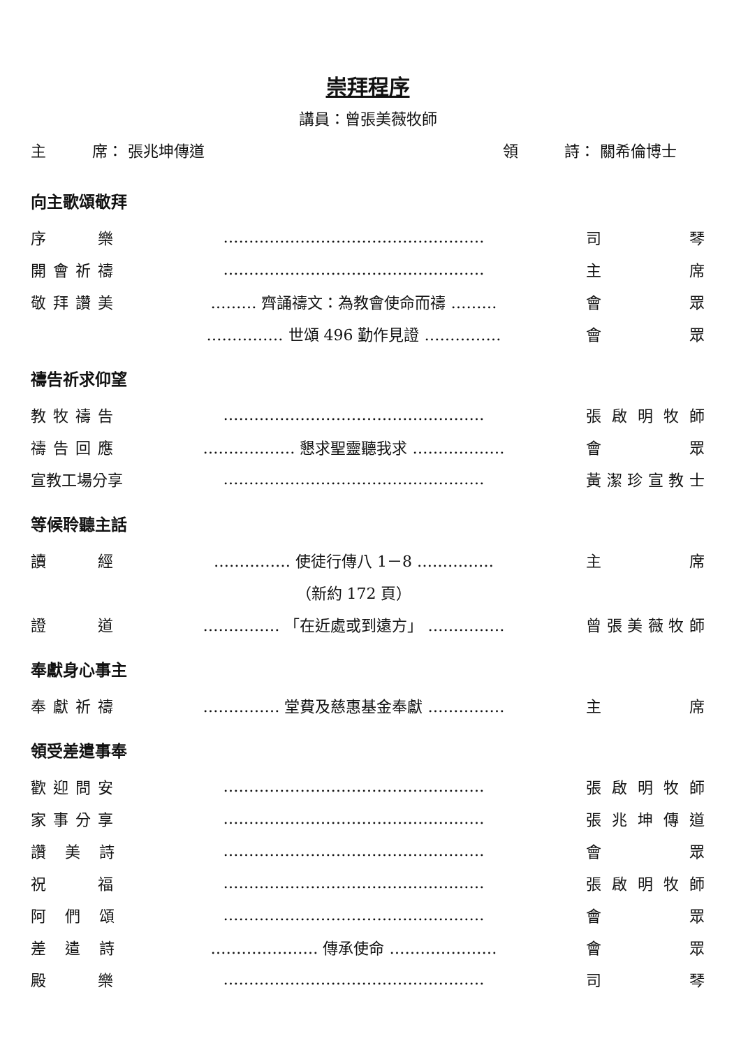崇拜程序
講員：曾張美薇牧師
主　　　席： 張兆坤傳道 領　　　詩： 關希倫博士
向主歌頌敬拜
序　　樂 …………………………………………… 司 琴
開會祈禱 …………………………………………… 主 席
敬拜讚美 ……… 齊誦禱文：為教會使命而禱 ……… 會 眾
…………… 世頌 496 勤作見證 …………… 會 眾
禱告祈求仰望
教牧禱告 …………………………………………… 張啟明牧師
禱告回應 ……………… 懇求聖靈聽我求 ……………… 會 眾
宣教工場分享 …………………………………………… 黃潔珍宣教士
等候聆聽主話
讀　　經 …………… 使徒行傳八 1－8 …………… 主 席
（新約 172 頁）
證　　道 …………… 「在近處或到遠方」 …………… 曾張美薇牧師
奉獻身心事主
奉獻祈禱 …………… 堂費及慈惠基金奉獻 …………… 主 席
領受差遣事奉
歡迎問安 …………………………………………… 張啟明牧師
家事分享 …………………………………………… 張兆坤傳道
讚 美 詩 …………………………………………… 會 眾
祝　　福 …………………………………………… 張啟明牧師
阿 們 頌 …………………………………………… 會 眾
差 遣 詩 ………………… 傳承使命 ………………… 會 眾
殿　　樂 …………………………………………… 司 琴